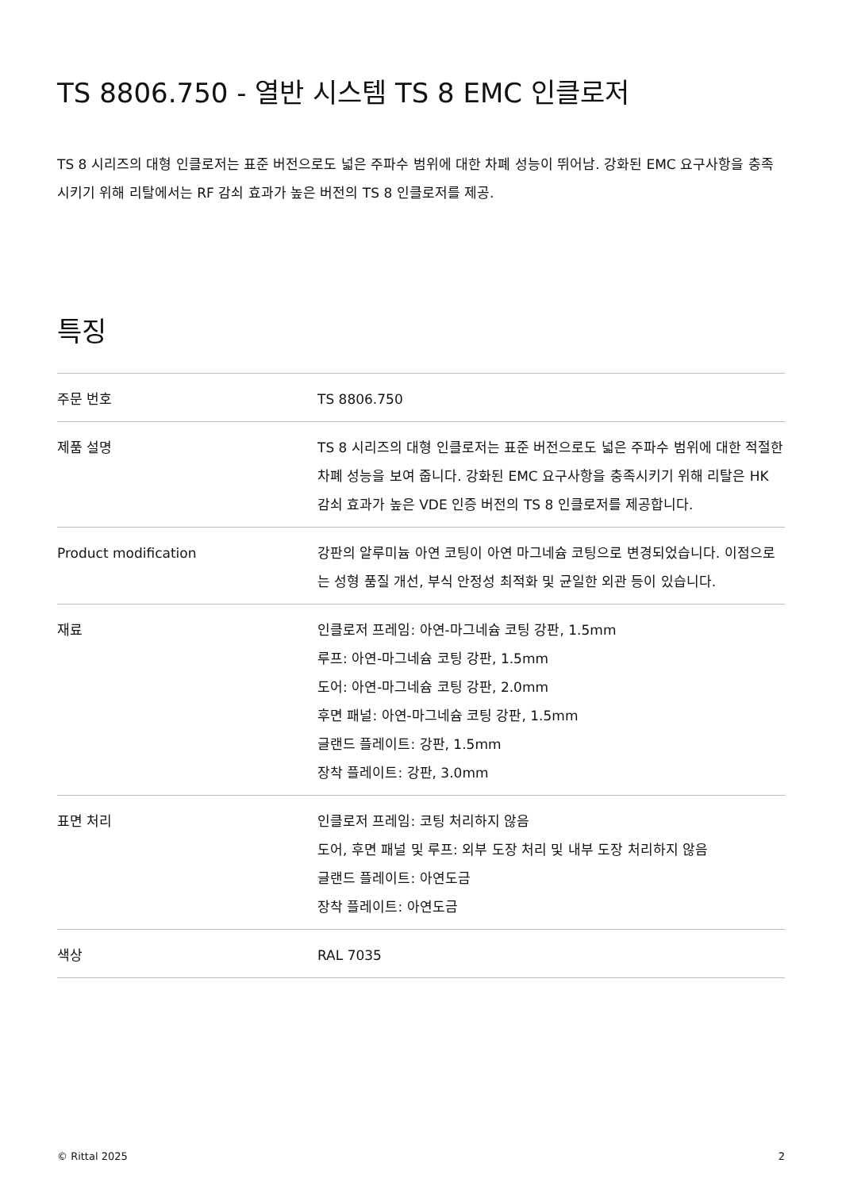TS 8806.750 - 열반 시스템 TS 8 EMC 인클로저
TS 8 시리즈의 대형 인클로저는 표준 버전으로도 넓은 주파수 범위에 대한 차폐 성능이 뛰어남. 강화된 EMC 요구사항을 충족시키기 위해 리탈에서는 RF 감쇠 효과가 높은 버전의 TS 8 인클로저를 제공.
특징
| 주문 번호 | TS 8806.750 |
| 제품 설명 | TS 8 시리즈의 대형 인클로저는 표준 버전으로도 넓은 주파수 범위에 대한 적절한 차폐 성능을 보여 줍니다. 강화된 EMC 요구사항을 충족시키기 위해 리탈은 HK 감쇠 효과가 높은 VDE 인증 버전의 TS 8 인클로저를 제공합니다. |
| Product modification | 강판의 알루미늄 아연 코팅이 아연 마그네슘 코팅으로 변경되었습니다. 이점으로는 성형 품질 개선, 부식 안정성 최적화 및 균일한 외관 등이 있습니다. |
| 재료 | 인클로저 프레임: 아연-마그네슘 코팅 강판, 1.5mm 루프: 아연-마그네슘 코팅 강판, 1.5mm 도어: 아연-마그네슘 코팅 강판, 2.0mm 후면 패널: 아연-마그네슘 코팅 강판, 1.5mm 글랜드 플레이트: 강판, 1.5mm 장착 플레이트: 강판, 3.0mm |
| 표면 처리 | 인클로저 프레임: 코팅 처리하지 않음 도어, 후면 패널 및 루프: 외부 도장 처리 및 내부 도장 처리하지 않음 글랜드 플레이트: 아연도금 장착 플레이트: 아연도금 |
| 색상 | RAL 7035 |
© Rittal 2025 2